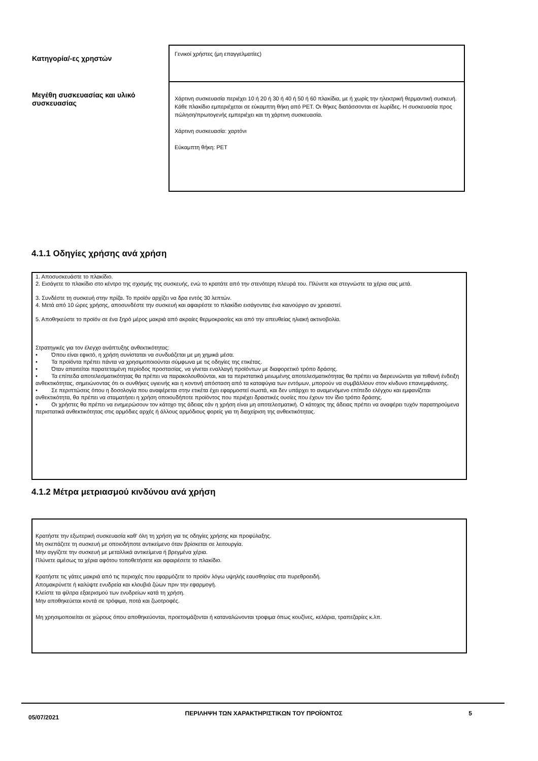| Κατηγορία/-ες χρηστών | Γενικοί χρήστες (μη επαγγελματίες) |
| Μεγέθη συσκευασίας και υλικό συσκευασίας | Χάρτινη συσκευασία περιέχει 10 ή 20 ή 30 ή 40 ή 50 ή 60 πλακίδια, με ή χωρίς την ηλεκτρική θερμαντική συσκευή. Κάθε πλακίδιο εμπεριέχεται σε εύκαμπτη θήκη από PET. Οι θήκες διατάσσονται σε λωρίδες. Η συσκευασία προς πώληση/πρωτογενής εμπεριέχει και τη χάρτινη συσκευασία. Χάρτινη συσκευασία: χαρτόνι Εύκαμπτη θήκη: PET |
4.1.1 Οδηγίες χρήσης ανά χρήση
1. Αποσυσκευάστε το πλακίδιο.
2. Εισάγετε το πλακίδιο στο κέντρο της σχισμής της συσκευής, ενώ το κρατάτε από την στενότερη πλευρά του. Πλύνετε και στεγνώστε τα χέρια σας μετά.
3. Συνδέστε τη συσκευή στην πρίζα. Το προϊόν αρχίζει να δρα εντός 30 λεπτών.
4. Μετά από 10 ώρες χρήσης, αποσυνδέστε την συσκευή και αφαιρέστε το πλακίδιο εισάγοντας ένα καινούργιο αν χρειαστεί.
5. Αποθηκεύστε το προϊόν σε ένα ξηρό μέρος μακριά από ακραίες θερμοκρασίες και από την απευθείας ηλιακή ακτινοβολία.
Στρατηγικές για τον έλεγχο ανάπτυξης ανθεκτικότητας:
• Όπου είναι εφικτό, η χρήση συνίσταται να συνδυάζεται με μη χημικά μέσα.
• Τα προϊόντα πρέπει πάντα να χρησιμοποιούνται σύμφωνα με τις οδηγίες της ετικέτας.
• Όταν απαιτείται παρατεταμένη περίοδος προστασίας, να γίνεται εναλλαγή προϊόντων με διαφορετικό τρόπο δράσης.
• Τα επίπεδα αποτελεσματικότητας θα πρέπει να παρακολουθούνται, και τα περιστατικά μειωμένης αποτελεσματικότητας θα πρέπει να διερευνώνται για πιθανή ένδειξη ανθεκτικότητας, σημειώνοντας ότι οι συνθήκες υγιεινής και η κοντινή απόσταση από τα καταφύγια των εντόμων, μπορούν να συμβάλλουν στον κίνδυνο επανεμφάνισης.
• Σε περιπτώσεις όπου η δοσολογία που αναφέρεται στην ετικέτα έχει εφαρμοστεί σωστά, και δεν υπάρχει το αναμενόμενο επίπεδο ελέγχου και εμφανίζεται ανθεκτικότητα, θα πρέπει να σταματήσει η χρήση οποιουδήποτε προϊόντος που περιέχει δραστικές ουσίες που έχουν τον ίδιο τρόπο δράσης.
• Οι χρήστες θα πρέπει να ενημερώσουν τον κάτοχο της άδειας εάν η χρήση είναι μη αποτελεσματική. Ο κάτοχος της άδειας πρέπει να αναφέρει τυχόν παρατηρούμενα περιστατικά ανθεκτικότητας στις αρμόδιες αρχές ή άλλους αρμόδιους φορείς για τη διαχείριση της ανθεκτικότητας.
4.1.2 Μέτρα μετριασμού κινδύνου ανά χρήση
Κρατήστε την εξωτερική συσκευασία καθ' όλη τη χρήση για τις οδηγίες χρήσης και προφύλαξης.
Μη σκεπάζετε τη συσκευή με οποιοδήποτε αντικείμενο όταν βρίσκεται σε λειτουργία.
Μην αγγίζετε την συσκευή με μεταλλικά αντικείμενα ή βρεγμένα χέρια.
Πλύνετε αμέσως τα χέρια αφότου τοποθετήσετε και αφαιρέσετε το πλακίδιο.
Κρατήστε τις γάτες μακριά από τις περιοχές που εφαρμόζετε το προϊόν λόγω υψηλής εαυσθησίας στα πυρεθροειδή.
Απομακρύνετε ή καλύψτε ενυδρεία και κλουβιά ζώων πριν την εφαρμογή.
Κλείστε τα φίλτρα εξαερισμού των ενυδρείων κατά τη χρήση.
Μην αποθηκεύεται κοντά σε τρόφιμα, ποτά και ζωοτροφές.
Μη χρησιμοποιείται σε χώρους όπου αποθηκεύονται, προετοιμάζονται ή καταναλώνονται τροφιμα όπως κουζίνες, κελάρια, τραπεζαρίες κ.λπ.
05/07/2021 ΠΕΡΙΛΗΨΗ ΤΩΝ ΧΑΡΑΚΤΗΡΙΣΤΙΚΩΝ ΤΟΥ ΠΡΟΪΟΝΤΟΣ 5